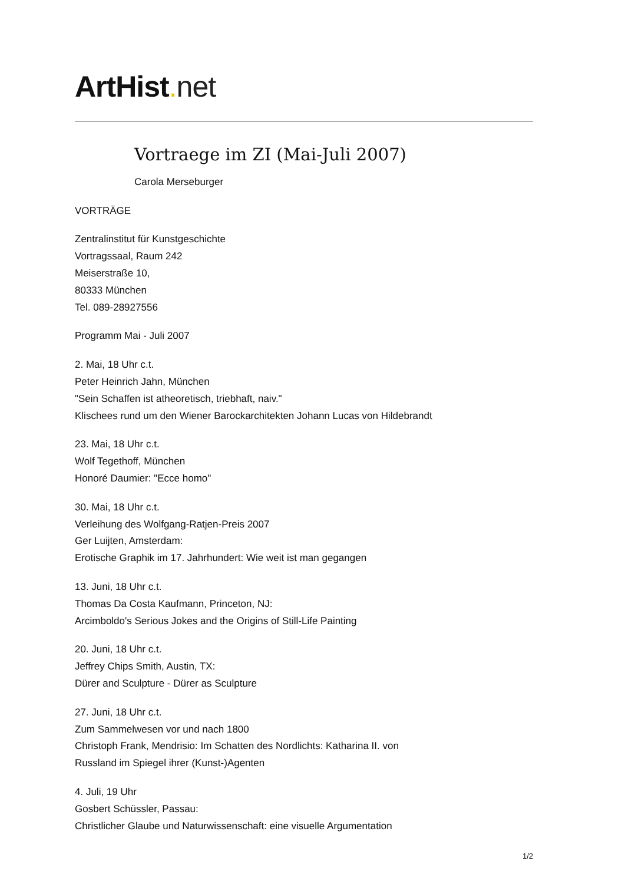ArtHist. net
Vortraege im ZI (Mai-Juli 2007)
Carola Merseburger
VORTRÄGE
Zentralinstitut für Kunstgeschichte
Vortragssaal, Raum 242
Meiserstraße 10,
80333 München
Tel. 089-28927556
Programm Mai - Juli 2007
2. Mai, 18 Uhr c.t.
Peter Heinrich Jahn, München
"Sein Schaffen ist atheoretisch, triebhaft, naiv."
Klischees rund um den Wiener Barockarchitekten Johann Lucas von Hildebrandt
23. Mai, 18 Uhr c.t.
Wolf Tegethoff, München
Honoré Daumier: "Ecce homo"
30. Mai, 18 Uhr c.t.
Verleihung des Wolfgang-Ratjen-Preis 2007
Ger Luijten, Amsterdam:
Erotische Graphik im 17. Jahrhundert: Wie weit ist man gegangen
13. Juni, 18 Uhr c.t.
Thomas Da Costa Kaufmann, Princeton, NJ:
Arcimboldo's Serious Jokes and the Origins of Still-Life Painting
20. Juni, 18 Uhr c.t.
Jeffrey Chips Smith, Austin, TX:
Dürer and Sculpture - Dürer as Sculpture
27. Juni, 18 Uhr c.t.
Zum Sammelwesen vor und nach 1800
Christoph Frank, Mendrisio: Im Schatten des Nordlichts: Katharina II. von
Russland im Spiegel ihrer (Kunst-)Agenten
4. Juli, 19 Uhr
Gosbert Schüssler, Passau:
Christlicher Glaube und Naturwissenschaft: eine visuelle Argumentation
1/2